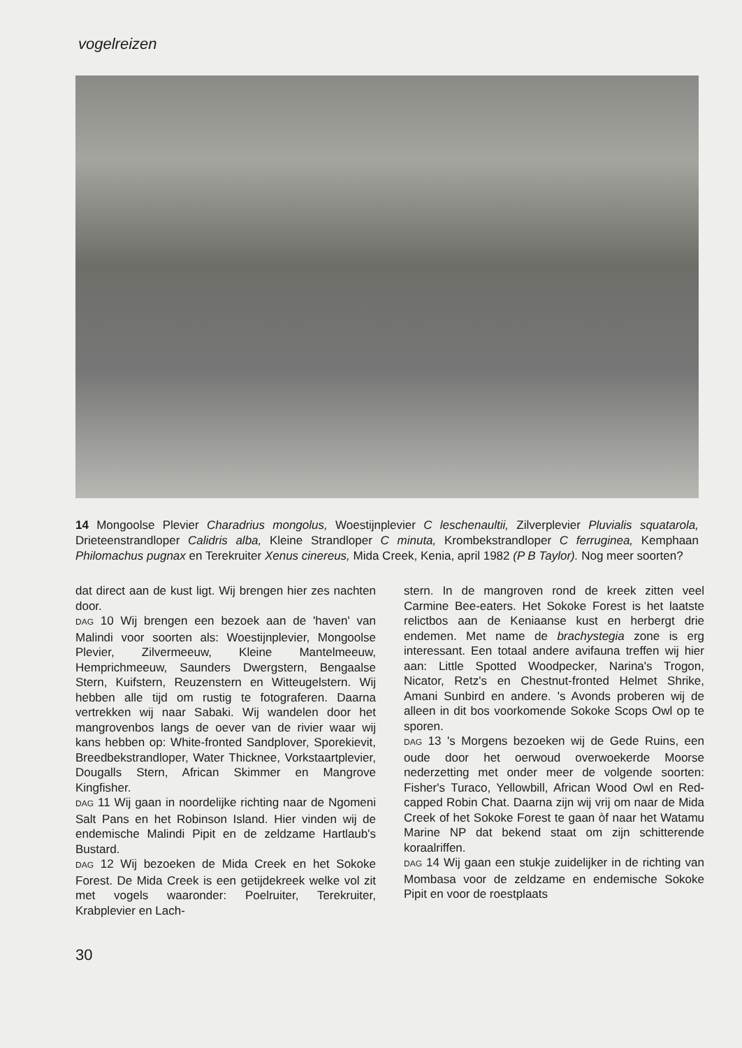vogelreizen
14 Mongoolse Plevier Charadrius mongolus, Woestijnplevier C leschenaultii, Zilverplevier Pluvialis squatarola, Drieteenstrandloper Calidris alba, Kleine Strandloper C minuta, Krombekstrandloper C ferruginea, Kemphaan Philomachus pugnax en Terekruiter Xenus cinereus, Mida Creek, Kenia, april 1982 (P B Taylor). Nog meer soorten?
dat direct aan de kust ligt. Wij brengen hier zes nachten door.
DAG 10 Wij brengen een bezoek aan de 'haven' van Malindi voor soorten als: Woestijnplevier, Mongoolse Plevier, Zilvermeeuw, Kleine Mantelmeeuw, Hemprichmeeuw, Saunders Dwergstern, Bengaalse Stern, Kuifstern, Reuzenstern en Witteugelstern. Wij hebben alle tijd om rustig te fotograferen. Daarna vertrekken wij naar Sabaki. Wij wandelen door het mangrovenbos langs de oever van de rivier waar wij kans hebben op: White-fronted Sandplover, Sporekievit, Breedbekstrandloper, Water Thicknee, Vorkstaartplevier, Dougalls Stern, African Skimmer en Mangrove Kingfisher.
DAG 11 Wij gaan in noordelijke richting naar de Ngomeni Salt Pans en het Robinson Island. Hier vinden wij de endemische Malindi Pipit en de zeldzame Hartlaub's Bustard.
DAG 12 Wij bezoeken de Mida Creek en het Sokoke Forest. De Mida Creek is een getijdekreek welke vol zit met vogels waaronder: Poelruiter, Terekruiter, Krabplevier en Lach-
stern. In de mangroven rond de kreek zitten veel Carmine Bee-eaters. Het Sokoke Forest is het laatste relictbos aan de Keniaanse kust en herbergt drie endemen. Met name de brachystegia zone is erg interessant. Een totaal andere avifauna treffen wij hier aan: Little Spotted Woodpecker, Narina's Trogon, Nicator, Retz's en Chestnut-fronted Helmet Shrike, Amani Sunbird en andere. 's Avonds proberen wij de alleen in dit bos voorkomende Sokoke Scops Owl op te sporen.
DAG 13 's Morgens bezoeken wij de Gede Ruins, een oude door het oerwoud overwoekerde Moorse nederzetting met onder meer de volgende soorten: Fisher's Turaco, Yellowbill, African Wood Owl en Red-capped Robin Chat. Daarna zijn wij vrij om naar de Mida Creek of het Sokoke Forest te gaan òf naar het Watamu Marine NP dat bekend staat om zijn schitterende koraalriffen.
DAG 14 Wij gaan een stukje zuidelijker in de richting van Mombasa voor de zeldzame en endemische Sokoke Pipit en voor de roestplaats
30